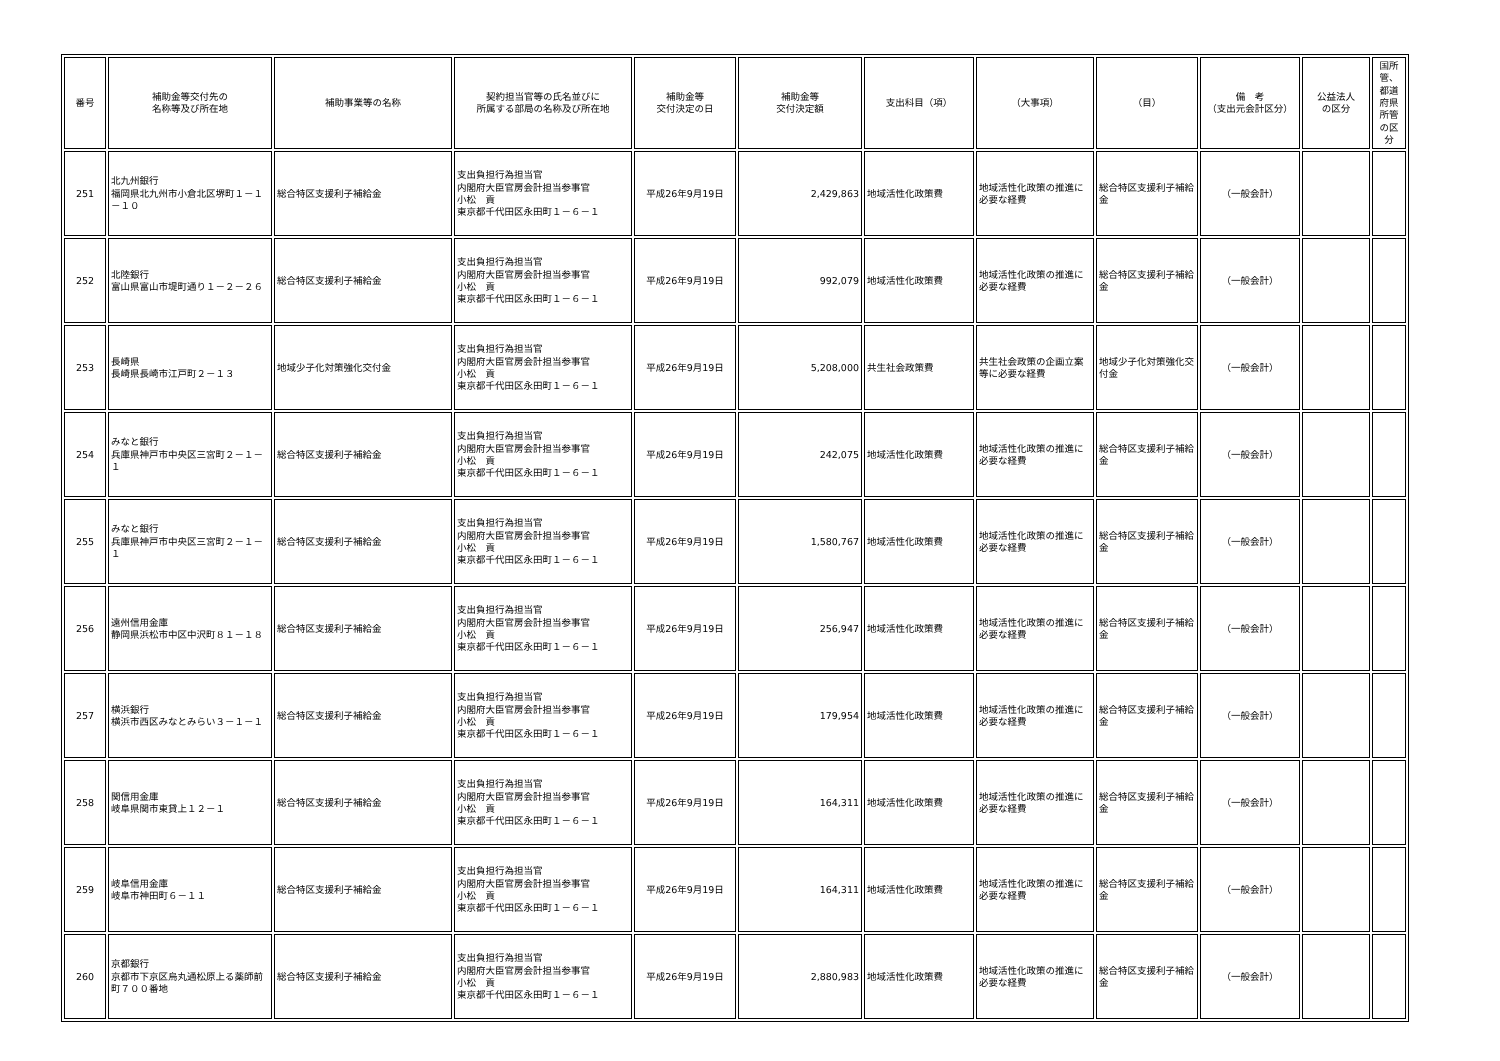| 番号 | 補助金等交付先の 名称等及び所在地 | 補助事業等の名称 | 契約担当官等の氏名並びに 所属する部局の名称及び所在地 | 補助金等 交付決定の日 | 補助金等 交付決定額 | 支出科目（項） | （大事項） | （目） | 備 考 （支出元会計区分） | 公益法人 の区分 | 国所管、 都道府県 所管の区分 |
| --- | --- | --- | --- | --- | --- | --- | --- | --- | --- | --- | --- |
| 251 | 北九州銀行 福岡県北九州市小倉北区堺町１－１－１０ | 総合特区支援利子補給金 | 支出負担行為担当官 内閣府大臣官房会計担当参事官 小松 貢 東京都千代田区永田町１－６－１ | 平成26年9月19日 | 2,429,863 | 地域活性化政策費 | 地域活性化政策の推進に必要な経費 | 総合特区支援利子補給金 | （一般会計） | | |
| 252 | 北陸銀行 富山県富山市堤町通り１－２－２６ | 総合特区支援利子補給金 | 支出負担行為担当官 内閣府大臣官房会計担当参事官 小松 貢 東京都千代田区永田町１－６－１ | 平成26年9月19日 | 992,079 | 地域活性化政策費 | 地域活性化政策の推進に必要な経費 | 総合特区支援利子補給金 | （一般会計） | | |
| 253 | 長崎県 長崎県長崎市江戸町２－１３ | 地域少子化対策強化交付金 | 支出負担行為担当官 内閣府大臣官房会計担当参事官 小松 貢 東京都千代田区永田町１－６－１ | 平成26年9月19日 | 5,208,000 | 共生社会政策費 | 共生社会政策の企画立案等に必要な経費 | 地域少子化対策強化交付金 | （一般会計） | | |
| 254 | みなと銀行 兵庫県神戸市中央区三宮町２－１－１ | 総合特区支援利子補給金 | 支出負担行為担当官 内閣府大臣官房会計担当参事官 小松 貢 東京都千代田区永田町１－６－１ | 平成26年9月19日 | 242,075 | 地域活性化政策費 | 地域活性化政策の推進に必要な経費 | 総合特区支援利子補給金 | （一般会計） | | |
| 255 | みなと銀行 兵庫県神戸市中央区三宮町２－１－１ | 総合特区支援利子補給金 | 支出負担行為担当官 内閣府大臣官房会計担当参事官 小松 貢 東京都千代田区永田町１－６－１ | 平成26年9月19日 | 1,580,767 | 地域活性化政策費 | 地域活性化政策の推進に必要な経費 | 総合特区支援利子補給金 | （一般会計） | | |
| 256 | 遠州信用金庫 静岡県浜松市中区中沢町８１－１８ | 総合特区支援利子補給金 | 支出負担行為担当官 内閣府大臣官房会計担当参事官 小松 貢 東京都千代田区永田町１－６－１ | 平成26年9月19日 | 256,947 | 地域活性化政策費 | 地域活性化政策の推進に必要な経費 | 総合特区支援利子補給金 | （一般会計） | | |
| 257 | 横浜銀行 横浜市西区みなとみらい３－１－１ | 総合特区支援利子補給金 | 支出負担行為担当官 内閣府大臣官房会計担当参事官 小松 貢 東京都千代田区永田町１－６－１ | 平成26年9月19日 | 179,954 | 地域活性化政策費 | 地域活性化政策の推進に必要な経費 | 総合特区支援利子補給金 | （一般会計） | | |
| 258 | 関信用金庫 岐阜県関市東貸上１２－１ | 総合特区支援利子補給金 | 支出負担行為担当官 内閣府大臣官房会計担当参事官 小松 貢 東京都千代田区永田町１－６－１ | 平成26年9月19日 | 164,311 | 地域活性化政策費 | 地域活性化政策の推進に必要な経費 | 総合特区支援利子補給金 | （一般会計） | | |
| 259 | 岐阜信用金庫 岐阜市神田町６－１１ | 総合特区支援利子補給金 | 支出負担行為担当官 内閣府大臣官房会計担当参事官 小松 貢 東京都千代田区永田町１－６－１ | 平成26年9月19日 | 164,311 | 地域活性化政策費 | 地域活性化政策の推進に必要な経費 | 総合特区支援利子補給金 | （一般会計） | | |
| 260 | 京都銀行 京都市下京区烏丸通松原上る薬師前町７００番地 | 総合特区支援利子補給金 | 支出負担行為担当官 内閣府大臣官房会計担当参事官 小松 貢 東京都千代田区永田町１－６－１ | 平成26年9月19日 | 2,880,983 | 地域活性化政策費 | 地域活性化政策の推進に必要な経費 | 総合特区支援利子補給金 | （一般会計） | | |